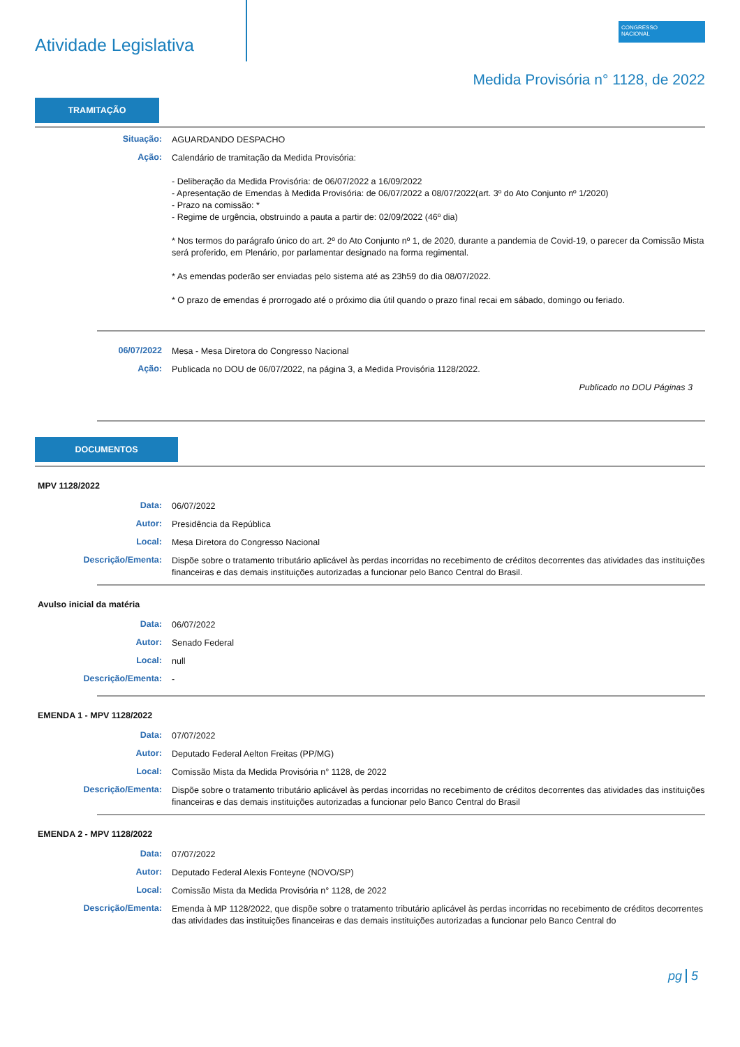Atividade Legislativa
CONGRESSO
NACIONAL
Medida Provisória n° 1128, de 2022
TRAMITAÇÃO
Situação:
AGUARDANDO DESPACHO
Ação:
Calendário de tramitação da Medida Provisória:
- Deliberação da Medida Provisória: de 06/07/2022 a 16/09/2022
- Apresentação de Emendas à Medida Provisória: de 06/07/2022 a 08/07/2022(art. 3º do Ato Conjunto nº 1/2020)
- Prazo na comissão: *
- Regime de urgência, obstruindo a pauta a partir de: 02/09/2022 (46º dia)
* Nos termos do parágrafo único do art. 2º do Ato Conjunto nº 1, de 2020, durante a pandemia de Covid-19, o parecer da Comissão Mista será proferido, em Plenário, por parlamentar designado na forma regimental.
* As emendas poderão ser enviadas pelo sistema até as 23h59 do dia 08/07/2022.
* O prazo de emendas é prorrogado até o próximo dia útil quando o prazo final recai em sábado, domingo ou feriado.
06/07/2022
Mesa - Mesa Diretora do Congresso Nacional
Ação:
Publicada no DOU de 06/07/2022, na página 3, a Medida Provisória 1128/2022.
Publicado no DOU Páginas 3
DOCUMENTOS
MPV 1128/2022
Data:
06/07/2022
Autor:
Presidência da República
Local:
Mesa Diretora do Congresso Nacional
Descrição/Ementa:
Dispõe sobre o tratamento tributário aplicável às perdas incorridas no recebimento de créditos decorrentes das atividades das instituições financeiras e das demais instituições autorizadas a funcionar pelo Banco Central do Brasil.
Avulso inicial da matéria
Data:
06/07/2022
Autor:
Senado Federal
Local:
null
Descrição/Ementa:
-
EMENDA 1 - MPV 1128/2022
Data:
07/07/2022
Autor:
Deputado Federal Aelton Freitas (PP/MG)
Local:
Comissão Mista da Medida Provisória n° 1128, de 2022
Descrição/Ementa:
Dispõe sobre o tratamento tributário aplicável às perdas incorridas no recebimento de créditos decorrentes das atividades das instituições financeiras e das demais instituições autorizadas a funcionar pelo Banco Central do Brasil
EMENDA 2 - MPV 1128/2022
Data:
07/07/2022
Autor:
Deputado Federal Alexis Fonteyne (NOVO/SP)
Local:
Comissão Mista da Medida Provisória n° 1128, de 2022
Descrição/Ementa:
Emenda à MP 1128/2022, que dispõe sobre o tratamento tributário aplicável às perdas incorridas no recebimento de créditos decorrentes das atividades das instituições financeiras e das demais instituições autorizadas a funcionar pelo Banco Central do
pg 5